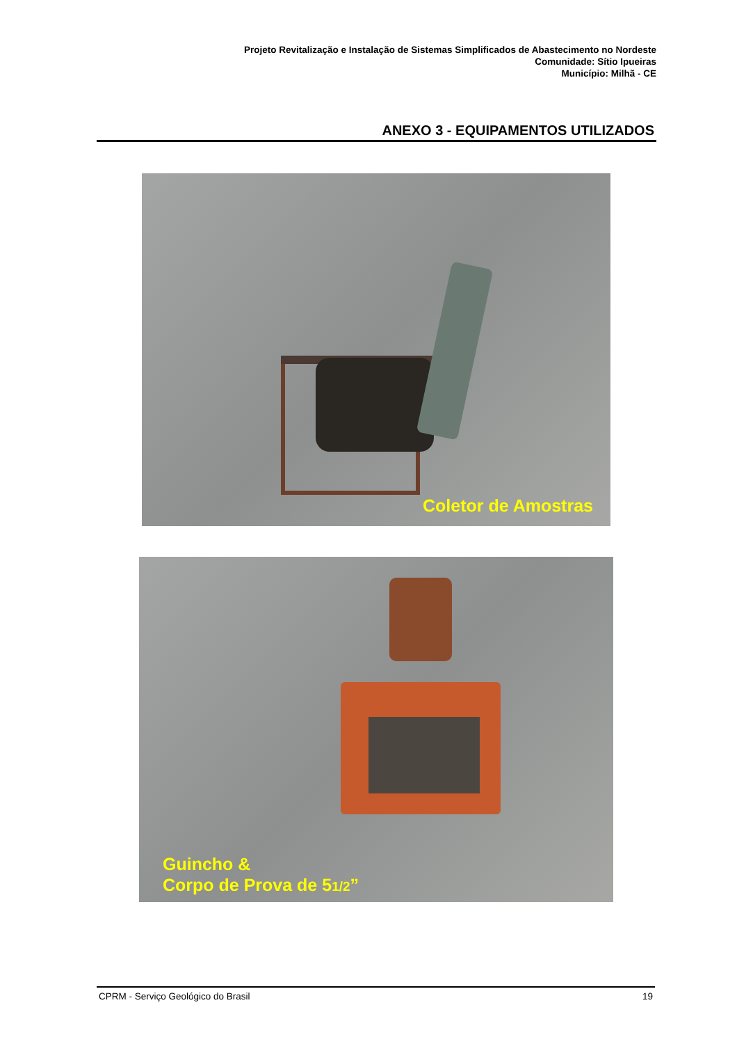Projeto Revitalização e Instalação de Sistemas Simplificados de Abastecimento no Nordeste
Comunidade: Sítio Ipueiras
Município: Milhã - CE
ANEXO 3 - EQUIPAMENTOS UTILIZADOS
Coletor de Amostras
Guincho &
Corpo de Prova de 51/2”
CPRM - Serviço Geológico do Brasil 19